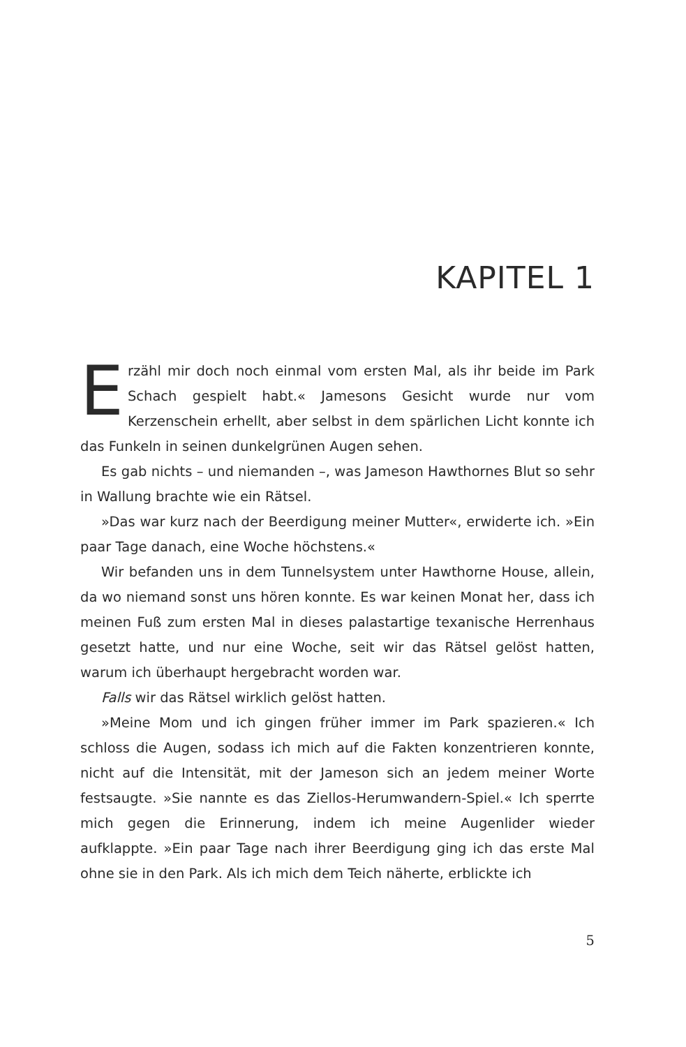KAPITEL 1
Erzähl mir doch noch einmal vom ersten Mal, als ihr beide im Park Schach gespielt habt.« Jamesons Gesicht wurde nur vom Kerzenschein erhellt, aber selbst in dem spärlichen Licht konnte ich das Funkeln in seinen dunkelgrünen Augen sehen.
Es gab nichts – und niemanden –, was Jameson Hawthornes Blut so sehr in Wallung brachte wie ein Rätsel.
»Das war kurz nach der Beerdigung meiner Mutter«, erwiderte ich. »Ein paar Tage danach, eine Woche höchstens.«
Wir befanden uns in dem Tunnelsystem unter Hawthorne House, allein, da wo niemand sonst uns hören konnte. Es war keinen Monat her, dass ich meinen Fuß zum ersten Mal in dieses palastartige texanische Herrenhaus gesetzt hatte, und nur eine Woche, seit wir das Rätsel gelöst hatten, warum ich überhaupt hergebracht worden war.
Falls wir das Rätsel wirklich gelöst hatten.
»Meine Mom und ich gingen früher immer im Park spazieren.« Ich schloss die Augen, sodass ich mich auf die Fakten konzentrieren konnte, nicht auf die Intensität, mit der Jameson sich an jedem meiner Worte festsaugte. »Sie nannte es das Ziellos-Herumwandern-Spiel.« Ich sperrte mich gegen die Erinnerung, indem ich meine Augenlider wieder aufklappte. »Ein paar Tage nach ihrer Beerdigung ging ich das erste Mal ohne sie in den Park. Als ich mich dem Teich näherte, erblickte ich
5